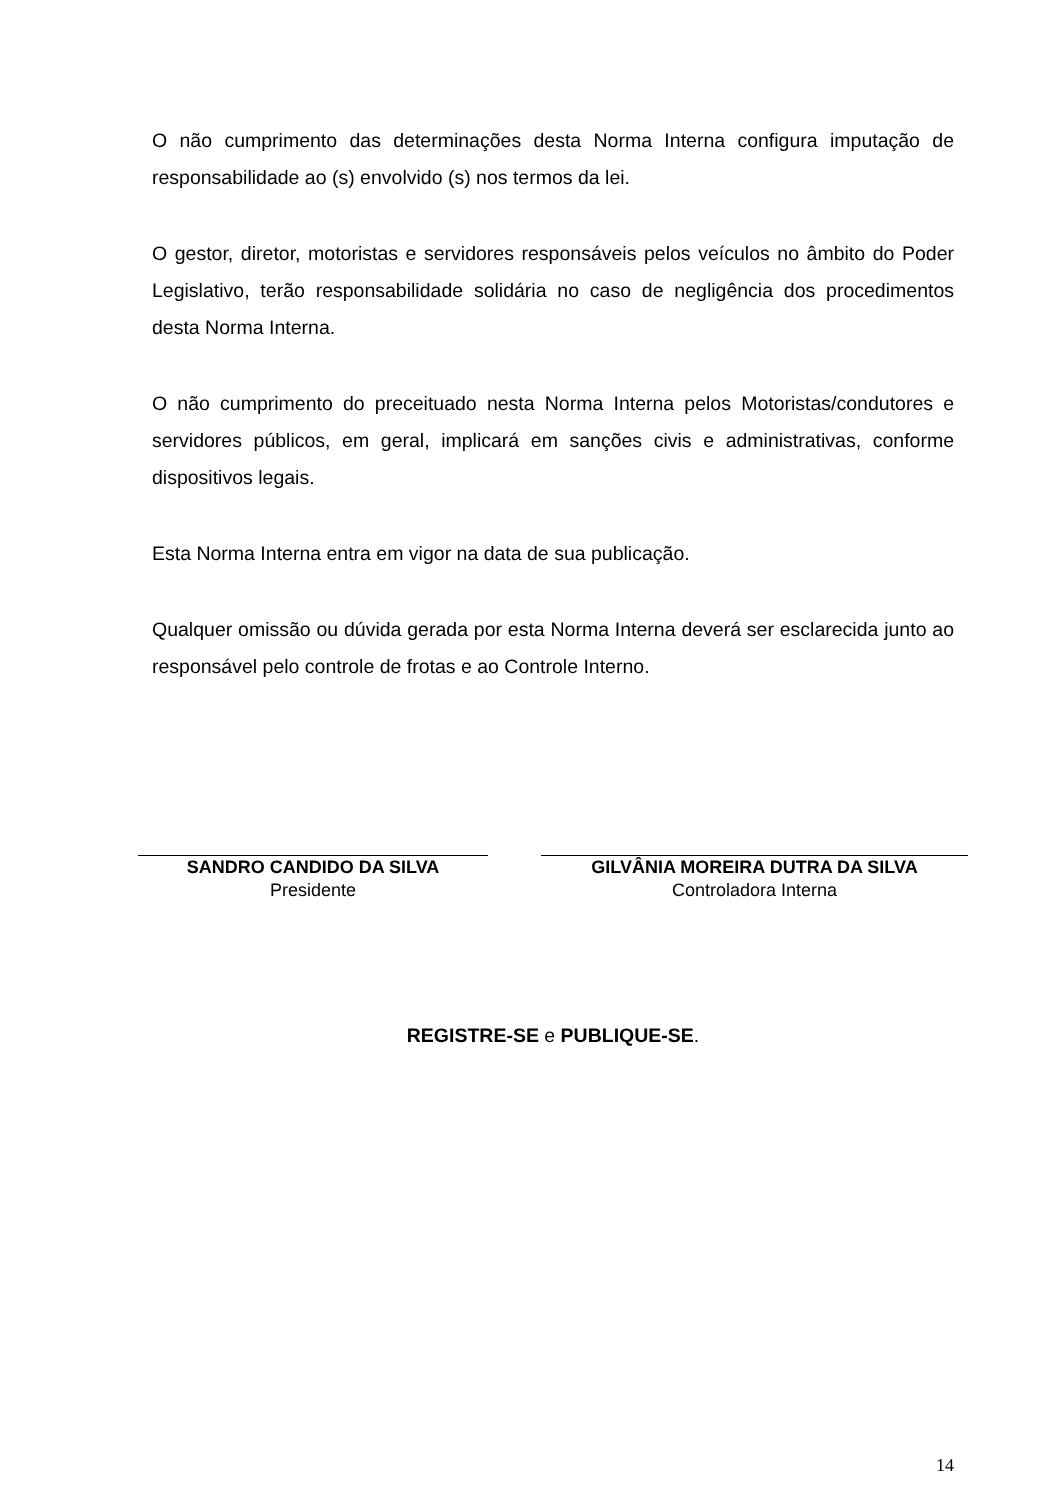O não cumprimento das determinações desta Norma Interna configura imputação de responsabilidade ao (s) envolvido (s) nos termos da lei.
O gestor, diretor, motoristas e servidores responsáveis pelos veículos no âmbito do Poder Legislativo, terão responsabilidade solidária no caso de negligência dos procedimentos desta Norma Interna.
O não cumprimento do preceituado nesta Norma Interna pelos Motoristas/condutores e servidores públicos, em geral, implicará em sanções civis e administrativas, conforme dispositivos legais.
Esta Norma Interna entra em vigor na data de sua publicação.
Qualquer omissão ou dúvida gerada por esta Norma Interna deverá ser esclarecida junto ao responsável pelo controle de frotas e ao Controle Interno.
SANDRO CANDIDO DA SILVA
Presidente
GILVÂNIA MOREIRA DUTRA DA SILVA
Controladora Interna
REGISTRE-SE e PUBLIQUE-SE.
14